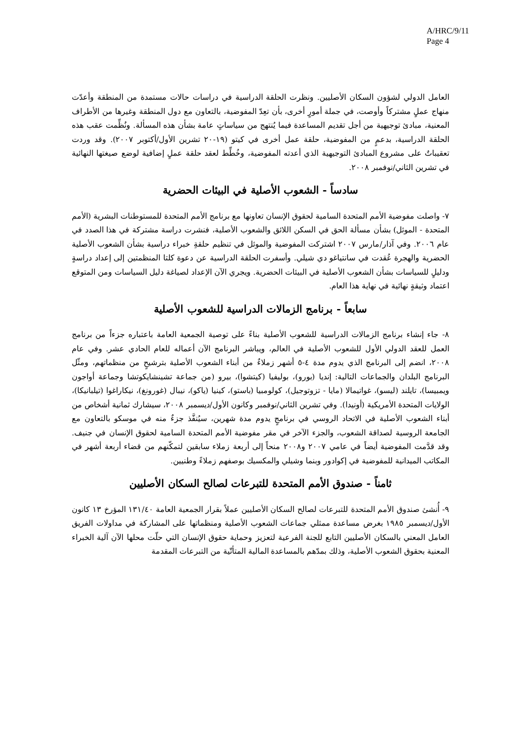A/HRC/9/11
Page 4
العامل الدولي لشؤون السكان الأصليين. ونظرت الحلقة الدراسية في دراسات حالات مستمدة من المنطقة وأعدّت منهاج عملٍ مشتركاً وأوصت، في جملة أمورٍ أخرى، بأن تعِدّ المفوضية، بالتعاون مع دول المنطقة وغيرها من الأطراف المعنية، مبادئ توجيهية من أجل تقديم المساعدة فيما يُنتهج من سياساتٍ عامة بشأن هذه المسألة. ونُظِّمت عقب هذه الحلقة الدراسية، بدعمٍ من المفوضية، حلقة عمل أخرى في كيتو (١٩-٢٠ تشرين الأول/أكتوبر ٢٠٠٧). وقد وردت تعقيباتٌ على مشروع المبادئ التوجيهية الذي أعدته المفوضية، وخُطِّط لعقد حلقة عملٍ إضافية لوضع صيغتها النهائية في تشرين الثاني/نوفمبر ٢٠٠٨.
سادساً - الشعوب الأصلية في البيئات الحضرية
٧- واصلت مفوضية الأمم المتحدة السامية لحقوق الإنسان تعاونها مع برنامج الأمم المتحدة للمستوطنات البشرية (الأمم المتحدة - الموئل) بشأن مسألة الحق في السكن اللائق والشعوب الأصلية، فنشرت دراسة مشتركة في هذا الصدد في عام ٢٠٠٦. وفي آذار/مارس ٢٠٠٧ اشتركت المفوضية والموئل في تنظيم حلقةِ خبراء دراسية بشأن الشعوب الأصلية الحضرية والهجرة عُقدت في سانتياغو دي شيلي. وأسفرت الحلقة الدراسية عن دعوة كلتا المنظمتين إلى إعداد دراسةٍ ودليلٍ للسياسات بشأن الشعوب الأصلية في البيئات الحضرية. ويجري الآن الإعداد لصياغة دليل السياسات ومن المتوقع اعتماد وثيقةٍ نهائية في نهاية هذا العام.
سابعاً - برنامج الزمالات الدراسية للشعوب الأصلية
٨- جاء إنشاء برنامج الزمالات الدراسية للشعوب الأصلية بناءً على توصية الجمعية العامة باعتباره جزءاً من برنامج العمل للعقد الدولي الأول للشعوب الأصلية في العالم، ويباشر البرنامج الآن أعماله للعام الحادي عشر. وفي عام ٢٠٠٨، انضم إلى البرنامج الذي يدوم مدة ٤-٥ أشهر زملاءٌ من أبناء الشعوب الأصلية بترشيحٍ من منظماتهم، ومثّل البرنامج البلدان والجماعات التالية: إنديا (بورو)، بوليفيا (كيتشوا)، بيرو (من جماعة تشينشايكوتشا وجماعة أواجون ويمبيسا)، تايلند (ليسو)، غواتيمالا (مايا - تزوتوجيل)، كولومبيا (باستو)، كينيا (ياكو)، نيبال (غورونغ)، نيكاراغوا (تيلبانيكا)، الولايات المتحدة الأمريكية (أونيدا). وفي تشرين الثاني/نوفمبر وكانون الأول/ديسمبر ٢٠٠٨، سيشارك ثمانية أشخاص من أبناء الشعوب الأصلية في الاتحاد الروسي في برنامجٍ يدوم مدة شهرين، سيُنفَّذ جزءٌ منه في موسكو بالتعاون مع الجامعة الروسية لصداقة الشعوب، والجزء الآخر في مقر مفوضية الأمم المتحدة السامية لحقوق الإنسان في جنيف. وقد قدَّمت المفوضية أيضاً في عامي ٢٠٠٧ و٢٠٠٨ منحاً إلى أربعة زملاء سابقين لتمكّنهم من قضاء أربعة أشهر في المكاتب الميدانية للمفوضية في إكوادور وبنما وشيلي والمكسيك بوصفهم زملاءً وطنيين.
ثامناً - صندوق الأمم المتحدة للتبرعات لصالح السكان الأصليين
٩- أُنشئ صندوق الأمم المتحدة للتبرعات لصالح السكان الأصليين عملاً بقرار الجمعية العامة ١٣١/٤٠ المؤرخ ١٣ كانون الأول/ديسمبر ١٩٨٥ بغرض مساعدة ممثلي جماعات الشعوب الأصلية ومنظماتها على المشاركة في مداولات الفريق العامل المعني بالسكان الأصليين التابع للجنة الفرعية لتعزيز وحماية حقوق الإنسان التي حلّت محلها الآن آلية الخبراء المعنية بحقوق الشعوب الأصلية، وذلك بمدّهم بالمساعدة المالية المتأتّية من التبرعات المقدمة